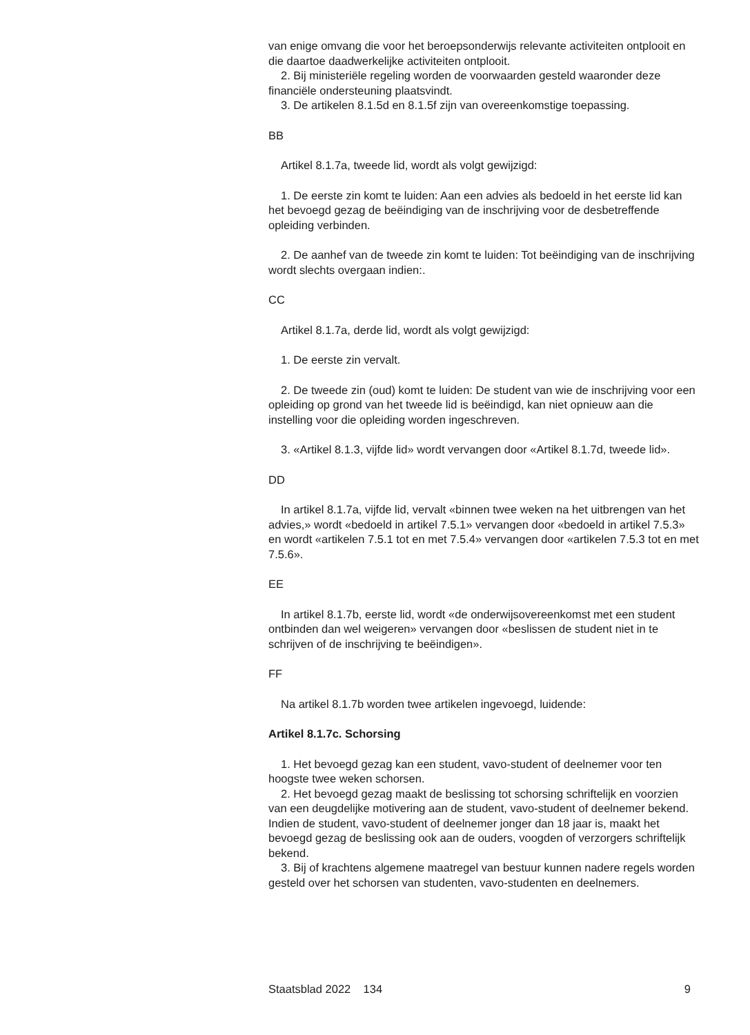van enige omvang die voor het beroepsonderwijs relevante activiteiten ontplooit en die daartoe daadwerkelijke activiteiten ontplooit.
2. Bij ministeriële regeling worden de voorwaarden gesteld waaronder deze financiële ondersteuning plaatsvindt.
3. De artikelen 8.1.5d en 8.1.5f zijn van overeenkomstige toepassing.
BB
Artikel 8.1.7a, tweede lid, wordt als volgt gewijzigd:
1. De eerste zin komt te luiden: Aan een advies als bedoeld in het eerste lid kan het bevoegd gezag de beëindiging van de inschrijving voor de desbetreffende opleiding verbinden.
2. De aanhef van de tweede zin komt te luiden: Tot beëindiging van de inschrijving wordt slechts overgaan indien:.
CC
Artikel 8.1.7a, derde lid, wordt als volgt gewijzigd:
1. De eerste zin vervalt.
2. De tweede zin (oud) komt te luiden: De student van wie de inschrijving voor een opleiding op grond van het tweede lid is beëindigd, kan niet opnieuw aan die instelling voor die opleiding worden ingeschreven.
3. «Artikel 8.1.3, vijfde lid» wordt vervangen door «Artikel 8.1.7d, tweede lid».
DD
In artikel 8.1.7a, vijfde lid, vervalt «binnen twee weken na het uitbrengen van het advies,» wordt «bedoeld in artikel 7.5.1» vervangen door «bedoeld in artikel 7.5.3» en wordt «artikelen 7.5.1 tot en met 7.5.4» vervangen door «artikelen 7.5.3 tot en met 7.5.6».
EE
In artikel 8.1.7b, eerste lid, wordt «de onderwijsovereenkomst met een student ontbinden dan wel weigeren» vervangen door «beslissen de student niet in te schrijven of de inschrijving te beëindigen».
FF
Na artikel 8.1.7b worden twee artikelen ingevoegd, luidende:
Artikel 8.1.7c. Schorsing
1. Het bevoegd gezag kan een student, vavo-student of deelnemer voor ten hoogste twee weken schorsen.
2. Het bevoegd gezag maakt de beslissing tot schorsing schriftelijk en voorzien van een deugdelijke motivering aan de student, vavo-student of deelnemer bekend. Indien de student, vavo-student of deelnemer jonger dan 18 jaar is, maakt het bevoegd gezag de beslissing ook aan de ouders, voogden of verzorgers schriftelijk bekend.
3. Bij of krachtens algemene maatregel van bestuur kunnen nadere regels worden gesteld over het schorsen van studenten, vavo-studenten en deelnemers.
Staatsblad 2022 134 9